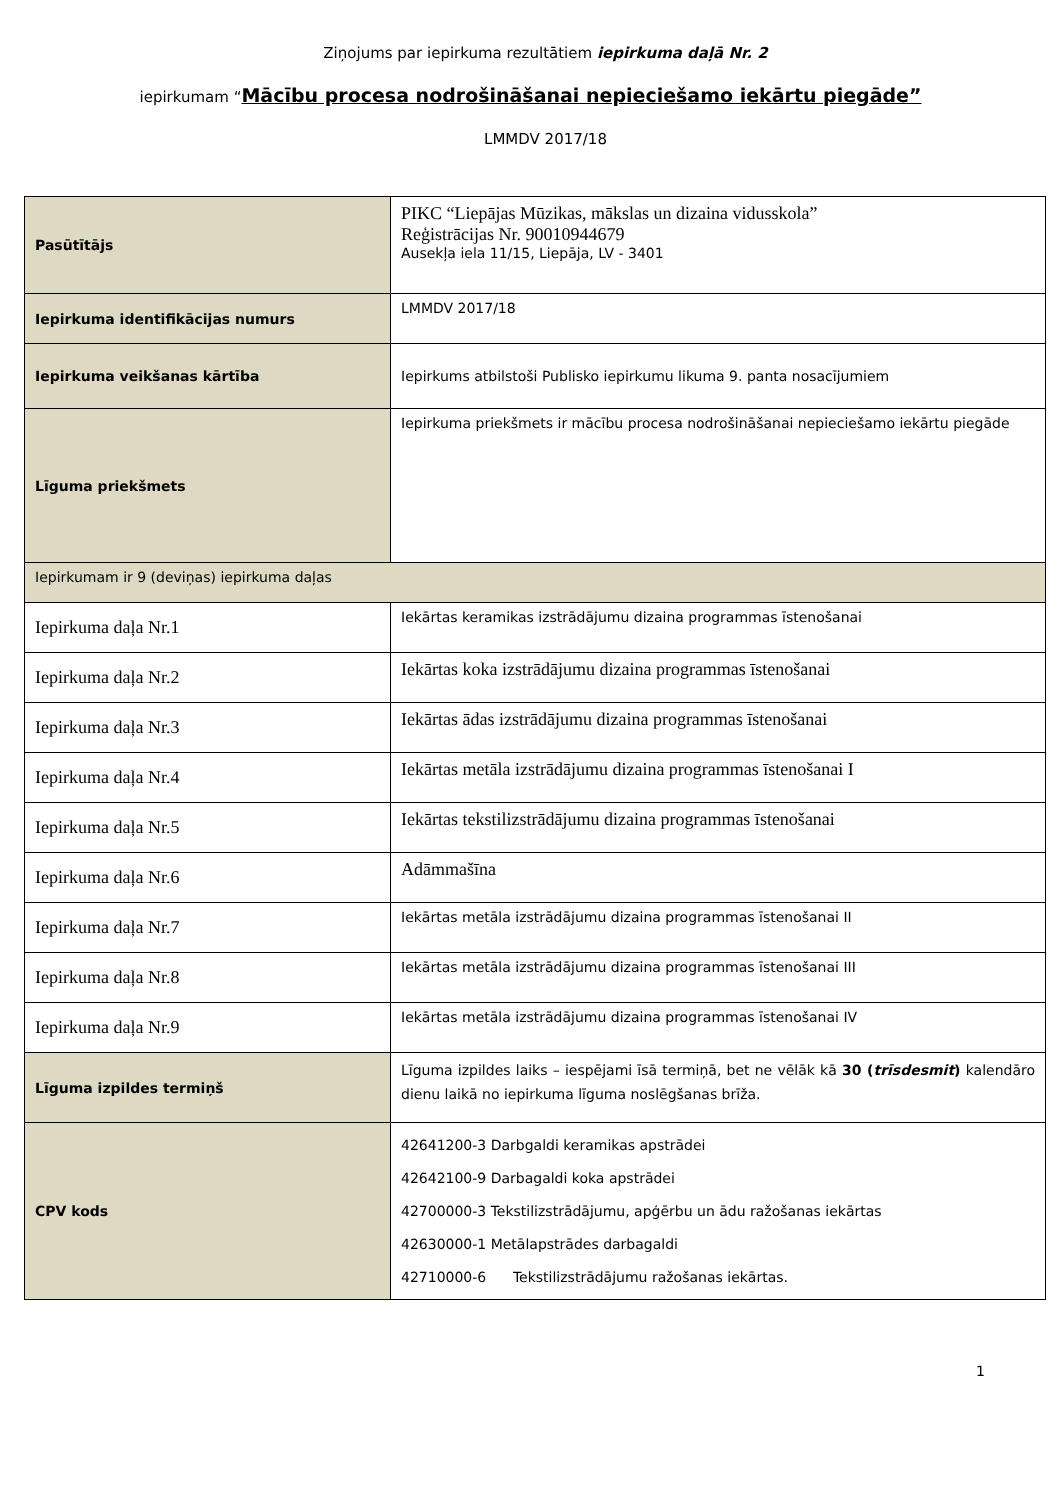Ziņojums par iepirkuma rezultātiem iepirkuma daļā Nr. 2
iepirkumam “Mācību procesa nodrošināšanai nepieciešamo iekārtu piegāde”
LMMDV 2017/18
| Pasūtītājs | PIKC “Liepājas Mūzikas, mākslas un dizaina vidusskola” Reģistrācijas Nr. 90010944679 Ausekļa iela 11/15, Liepāja, LV - 3401 |
| Iepirkuma identifikācijas numurs | LMMDV 2017/18 |
| Iepirkuma veikšanas kārtība | Iepirkums atbilstoši Publisko iepirkumu likuma 9. panta nosacījumiem |
| Līguma priekšmets | Iepirkuma priekšmets ir mācību procesa nodrošināšanai nepieciešamo iekārtu piegāde |
| Iepirkumam ir 9 (deviņas) iepirkuma daļas | |
| Iepirkuma daļa Nr.1 | Iekārtas keramikas izstrādājumu dizaina programmas īstenošanai |
| Iepirkuma daļa Nr.2 | Iekārtas koka izstrādājumu dizaina programmas īstenošanai |
| Iepirkuma daļa Nr.3 | Iekārtas ādas izstrādājumu dizaina programmas īstenošanai |
| Iepirkuma daļa Nr.4 | Iekārtas metāla izstrādājumu dizaina programmas īstenošanai I |
| Iepirkuma daļa Nr.5 | Iekārtas tekstilizstrādājumu dizaina programmas īstenošanai |
| Iepirkuma daļa Nr.6 | Adāmmašīna |
| Iepirkuma daļa Nr.7 | Iekārtas metāla izstrādājumu dizaina programmas īstenošanai II |
| Iepirkuma daļa Nr.8 | Iekārtas metāla izstrādājumu dizaina programmas īstenošanai III |
| Iepirkuma daļa Nr.9 | Iekārtas metāla izstrādājumu dizaina programmas īstenošanai IV |
| Līguma izpildes termiņš | Līguma izpildes laiks – iespējami īsā termiņā, bet ne vēlāk kā 30 ( trīsdesmit ) kalendāro dienu laikā no iepirkuma līguma noslēgšanas brīža. |
| CPV kods | 42641200-3 Darbgaldi keramikas apstrādei 42642100-9 Darbagaldi koka apstrādei 42700000-3 Tekstilizstrādājumu, apģērbu un ādu ražošanas iekārtas 42630000-1 Metālapstrādes darbagaldi 42710000-6 Tekstilizstrādājumu ražošanas iekārtas. |
1